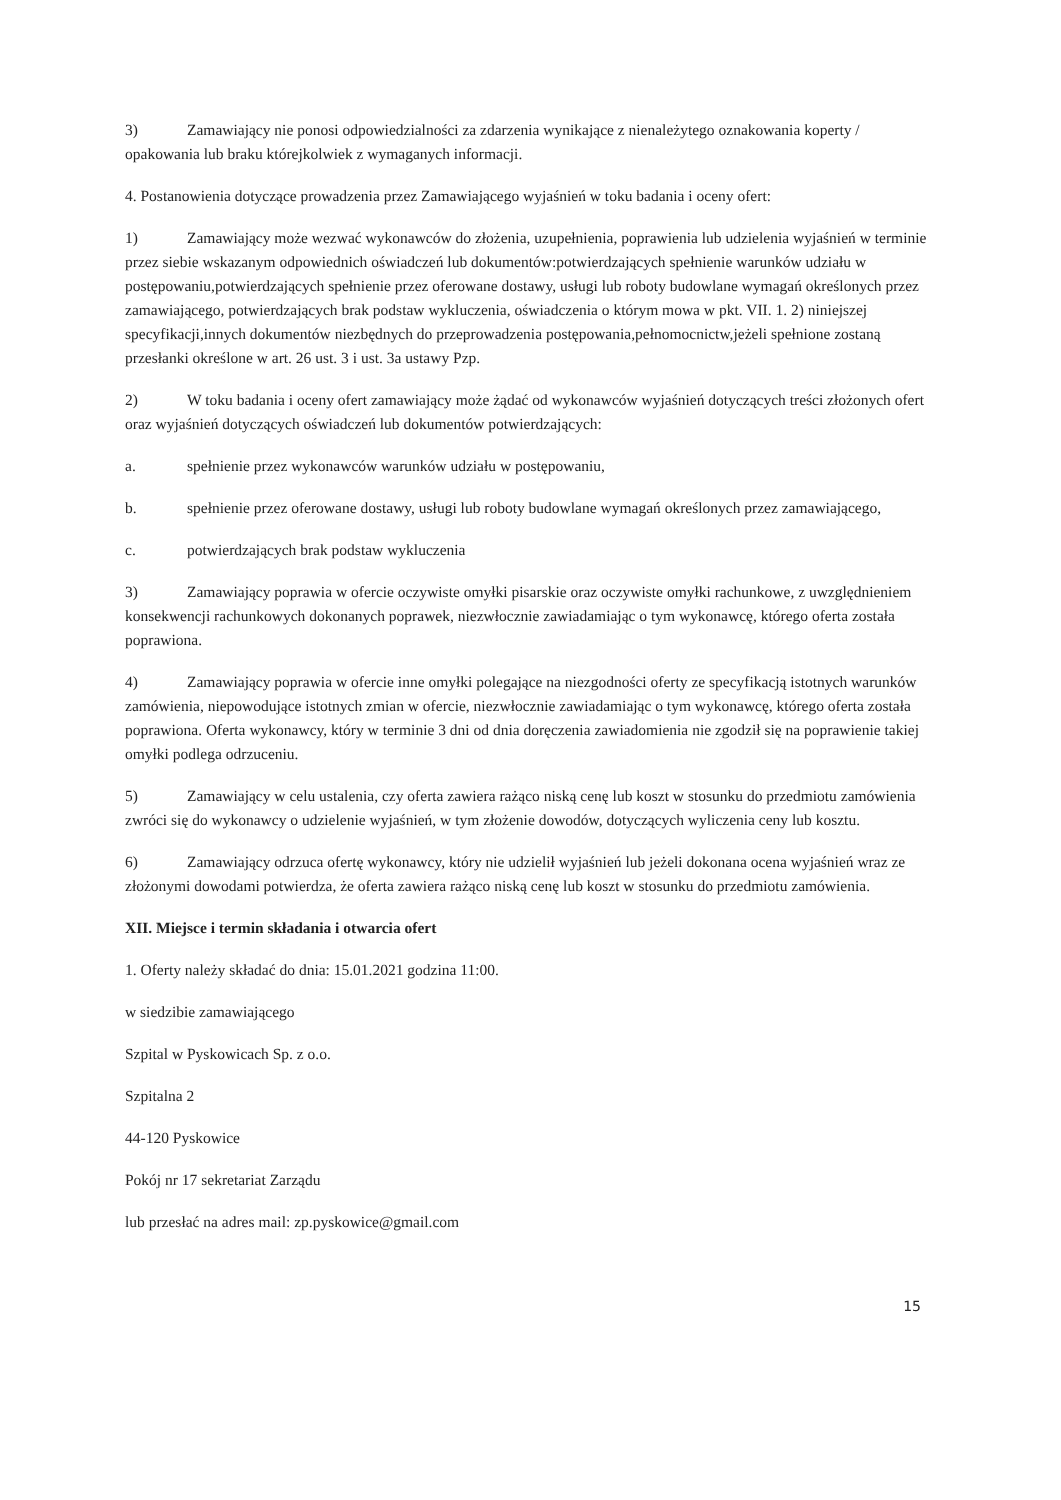3) Zamawiający nie ponosi odpowiedzialności za zdarzenia wynikające z nienależytego oznakowania koperty / opakowania lub braku którejkolwiek z wymaganych informacji.
4. Postanowienia dotyczące prowadzenia przez Zamawiającego wyjaśnień w toku badania i oceny ofert:
1) Zamawiający może wezwać wykonawców do złożenia, uzupełnienia, poprawienia lub udzielenia wyjaśnień w terminie przez siebie wskazanym odpowiednich oświadczeń lub dokumentów:potwierdzających spełnienie warunków udziału w postępowaniu,potwierdzających spełnienie przez oferowane dostawy, usługi lub roboty budowlane wymagań określonych przez zamawiającego, potwierdzających brak podstaw wykluczenia, oświadczenia o którym mowa w pkt. VII. 1. 2) niniejszej specyfikacji,innych dokumentów niezbędnych do przeprowadzenia postępowania,pełnomocnictw,jeżeli spełnione zostaną przesłanki określone w art. 26 ust. 3 i ust. 3a ustawy Pzp.
2) W toku badania i oceny ofert zamawiający może żądać od wykonawców wyjaśnień dotyczących treści złożonych ofert oraz wyjaśnień dotyczących oświadczeń lub dokumentów potwierdzających:
a. spełnienie przez wykonawców warunków udziału w postępowaniu,
b. spełnienie przez oferowane dostawy, usługi lub roboty budowlane wymagań określonych przez zamawiającego,
c. potwierdzających brak podstaw wykluczenia
3) Zamawiający poprawia w ofercie oczywiste omyłki pisarskie oraz oczywiste omyłki rachunkowe, z uwzględnieniem konsekwencji rachunkowych dokonanych poprawek, niezwłocznie zawiadamiając o tym wykonawcę, którego oferta została poprawiona.
4) Zamawiający poprawia w ofercie inne omyłki polegające na niezgodności oferty ze specyfikacją istotnych warunków zamówienia, niepowodujące istotnych zmian w ofercie, niezwłocznie zawiadamiając o tym wykonawcę, którego oferta została poprawiona. Oferta wykonawcy, który w terminie 3 dni od dnia doręczenia zawiadomienia nie zgodził się na poprawienie takiej omyłki podlega odrzuceniu.
5) Zamawiający w celu ustalenia, czy oferta zawiera rażąco niską cenę lub koszt w stosunku do przedmiotu zamówienia zwróci się do wykonawcy o udzielenie wyjaśnień, w tym złożenie dowodów, dotyczących wyliczenia ceny lub kosztu.
6) Zamawiający odrzuca ofertę wykonawcy, który nie udzielił wyjaśnień lub jeżeli dokonana ocena wyjaśnień wraz ze złożonymi dowodami potwierdza, że oferta zawiera rażąco niską cenę lub koszt w stosunku do przedmiotu zamówienia.
XII. Miejsce i termin składania i otwarcia ofert
1. Oferty należy składać do dnia: 15.01.2021 godzina 11:00.
w siedzibie zamawiającego
Szpital w Pyskowicach Sp. z o.o.
Szpitalna 2
44-120 Pyskowice
Pokój nr 17 sekretariat Zarządu
lub przesłać na adres mail: zp.pyskowice@gmail.com
15